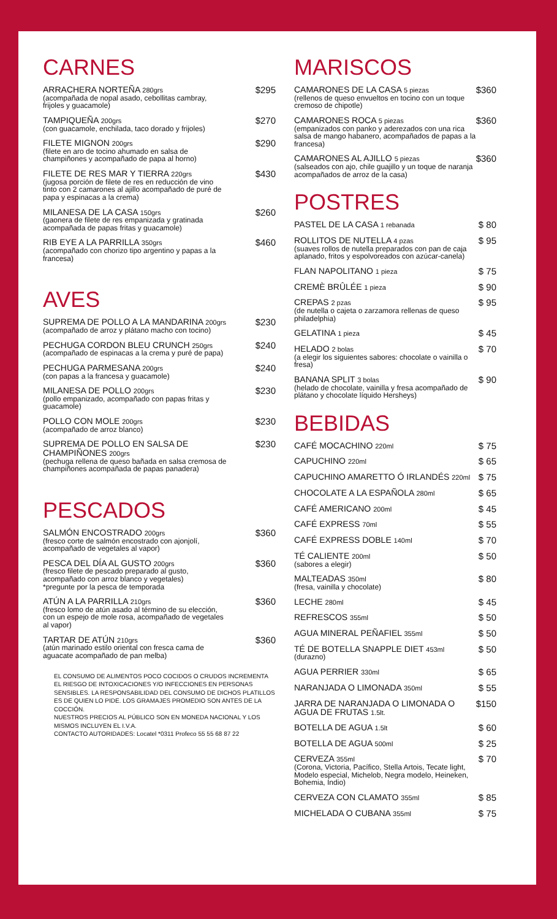CARNES
ARRACHERA NORTEÑA 280grs
(acompañada de nopal asado, cebollitas cambray, frijoles y guacamole)
$295
TAMPIQUEÑA 200grs
(con guacamole, enchilada, taco dorado y frijoles)
$270
FILETE MIGNON 200grs
(filete en aro de tocino ahumado en salsa de champiñones y acompañado de papa al horno)
$290
FILETE DE RES MAR Y TIERRA 220grs
(jugosa porción de filete de res en reducción de vino tinto con 2 camarones al ajillo acompañado de puré de papa y espinacas a la crema)
$430
MILANESA DE LA CASA 150grs
(gaonera de filete de res empanizada y gratinada acompañada de papas fritas y guacamole)
$260
RIB EYE A LA PARRILLA 350grs
(acompañado con chorizo tipo argentino y papas a la francesa)
$460
AVES
SUPREMA DE POLLO A LA MANDARINA 200grs
(acompañado de arroz y plátano macho con tocino)
$230
PECHUGA CORDON BLEU CRUNCH 250grs
(acompañado de espinacas a la crema y puré de papa)
$240
PECHUGA PARMESANA 200grs
(con papas a la francesa y guacamole)
$240
MILANESA DE POLLO 200grs
(pollo empanizado, acompañado con papas fritas y guacamole)
$230
POLLO CON MOLE 200grs
(acompañado de arroz blanco)
$230
SUPREMA DE POLLO EN SALSA DE CHAMPIÑONES 200grs
(pechuga rellena de queso bañada en salsa cremosa de champiñones acompañada de papas panadera)
$230
PESCADOS
SALMÓN ENCOSTRADO 200grs
(fresco corte de salmón encostrado con ajonjolí, acompañado de vegetales al vapor)
$360
PESCA DEL DÍA AL GUSTO 200grs
(fresco filete de pescado preparado al gusto, acompañado con arroz blanco y vegetales)
*pregunte por la pesca de temporada
$360
ATÚN A LA PARRILLA 210grs
(fresco lomo de atún asado al término de su elección, con un espejo de mole rosa, acompañado de vegetales al vapor)
$360
TARTAR DE ATÚN 210grs
(atún marinado estilo oriental con fresca cama de aguacate acompañado de pan melba)
$360
EL CONSUMO DE ALIMENTOS POCO COCIDOS O CRUDOS INCREMENTA EL RIESGO DE INTOXICACIONES Y/O INFECCIONES EN PERSONAS SENSIBLES. LA RESPONSABILIDAD DEL CONSUMO DE DICHOS PLATILLOS ES DE QUIEN LO PIDE. LOS GRAMAJES PROMEDIO SON ANTES DE LA COCCIÓN.
NUESTROS PRECIOS AL PÚBLICO SON EN MONEDA NACIONAL Y LOS MISMOS INCLUYEN EL I.V.A.
CONTACTO AUTORIDADES: Locatel *0311 Profeco 55 55 68 87 22
MARISCOS
CAMARONES DE LA CASA 5 piezas
(rellenos de queso envueltos en tocino con un toque cremoso de chipotle)
$360
CAMARONES ROCA 5 piezas
(empanizados con panko y aderezados con una rica salsa de mango habanero, acompañados de papas a la francesa)
$360
CAMARONES AL AJILLO 5 piezas
(salseados con ajo, chile guajillo y un toque de naranja acompañados de arroz de la casa)
$360
POSTRES
PASTEL DE LA CASA 1 rebanada
$ 80
ROLLITOS DE NUTELLA 4 pzas
(suaves rollos de nutella preparados con pan de caja aplanado, fritos y espolvoreados con azúcar-canela)
$ 95
FLAN NAPOLITANO 1 pieza
$ 75
CREMÈ BRÛLÉE 1 pieza
$ 90
CREPAS 2 pzas
(de nutella o cajeta o zarzamora rellenas de queso philadelphia)
$ 95
GELATINA 1 pieza
$ 45
HELADO 2 bolas
(a elegir los siguientes sabores: chocolate o vainilla o fresa)
$ 70
BANANA SPLIT 3 bolas
(helado de chocolate, vainilla y fresa acompañado de plátano y chocolate líquido Hersheys)
$ 90
BEBIDAS
CAFÉ MOCACHINO 220ml
$ 75
CAPUCHINO 220ml
$ 65
CAPUCHINO AMARETTO Ó IRLANDÉS 220ml
$ 75
CHOCOLATE A LA ESPAÑOLA 280ml
$ 65
CAFÉ AMERICANO 200ml
$ 45
CAFÉ EXPRESS 70ml
$ 55
CAFÉ EXPRESS DOBLE 140ml
$ 70
TÉ CALIENTE 200ml
(sabores a elegir)
$ 50
MALTEADAS 350ml
(fresa, vainilla y chocolate)
$ 80
LECHE 280ml
$ 45
REFRESCOS 355ml
$ 50
AGUA MINERAL PEÑAFIEL 355ml
$ 50
TÉ DE BOTELLA SNAPPLE DIET 453ml
(durazno)
$ 50
AGUA PERRIER 330ml
$ 65
NARANJADA O LIMONADA 350ml
$ 55
JARRA DE NARANJADA O LIMONADA O AGUA DE FRUTAS 1.5lt.
$150
BOTELLA DE AGUA 1.5lt
$ 60
BOTELLA DE AGUA 500ml
$ 25
CERVEZA 355ml
(Corona, Victoria, Pacífico, Stella Artois, Tecate light, Modelo especial, Michelob, Negra modelo, Heineken, Bohemia, Indio)
$ 70
CERVEZA CON CLAMATO 355ml
$ 85
MICHELADA O CUBANA 355ml
$ 75